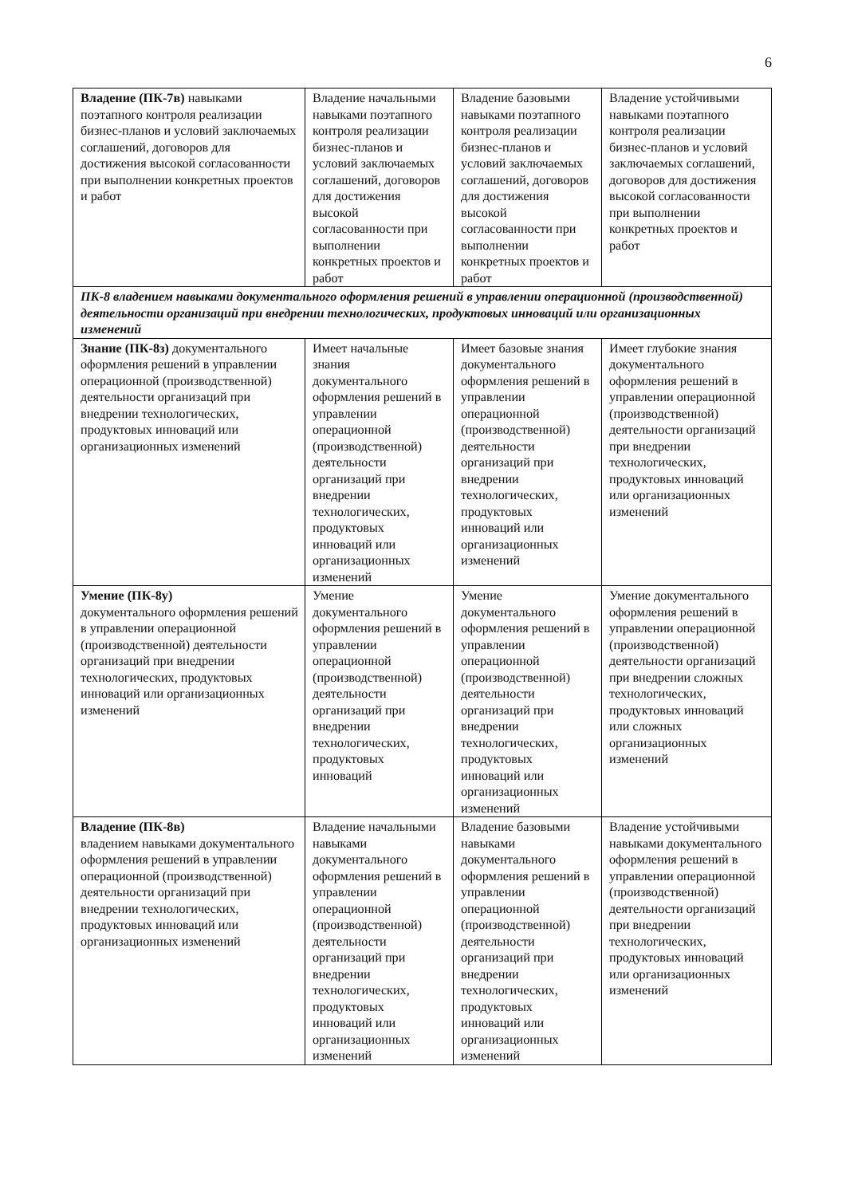6
| Владение (ПК-7в) навыками поэтапного контроля реализации бизнес-планов и условий заключаемых соглашений, договоров для достижения высокой согласованности при выполнении конкретных проектов и работ | Владение начальными навыками поэтапного контроля реализации бизнес-планов и условий заключаемых соглашений, договоров для достижения высокой согласованности при выполнении конкретных проектов и работ | Владение базовыми навыками поэтапного контроля реализации бизнес-планов и условий заключаемых соглашений, договоров для достижения высокой согласованности при выполнении конкретных проектов и работ | Владение устойчивыми навыками поэтапного контроля реализации бизнес-планов и условий заключаемых соглашений, договоров для достижения высокой согласованности при выполнении конкретных проектов и работ |
| ПК-8 владением навыками документального оформления решений в управлении операционной (производственной) деятельности организаций при внедрении технологических, продуктовых инноваций или организационных изменений | | | |
| Знание (ПК-8з) документального оформления решений в управлении операционной (производственной) деятельности организаций при внедрении технологических, продуктовых инноваций или организационных изменений | Имеет начальные знания документального оформления решений в управлении операционной (производственной) деятельности организаций при внедрении технологических, продуктовых инноваций или организационных изменений | Имеет базовые знания документального оформления решений в управлении операционной (производственной) деятельности организаций при внедрении технологических, продуктовых инноваций или организационных изменений | Имеет глубокие знания документального оформления решений в управлении операционной (производственной) деятельности организаций при внедрении технологических, продуктовых инноваций или организационных изменений |
| Умение (ПК-8у) документального оформления решений в управлении операционной (производственной) деятельности организаций при внедрении технологических, продуктовых инноваций или организационных изменений | Умение документального оформления решений в управлении операционной (производственной) деятельности организаций при внедрении технологических, продуктовых инноваций | Умение документального оформления решений в управлении операционной (производственной) деятельности организаций при внедрении технологических, продуктовых инноваций или организационных изменений | Умение документального оформления решений в управлении операционной (производственной) деятельности организаций при внедрении сложных технологических, продуктовых инноваций или сложных организационных изменений |
| Владение (ПК-8в) владением навыками документального оформления решений в управлении операционной (производственной) деятельности организаций при внедрении технологических, продуктовых инноваций или организационных изменений | Владение начальными навыками документального оформления решений в управлении операционной (производственной) деятельности организаций при внедрении технологических, продуктовых инноваций или организационных изменений | Владение базовыми навыками документального оформления решений в управлении операционной (производственной) деятельности организаций при внедрении технологических, продуктовых инноваций или организационных изменений | Владение устойчивыми навыками документального оформления решений в управлении операционной (производственной) деятельности организаций при внедрении технологических, продуктовых инноваций или организационных изменений |